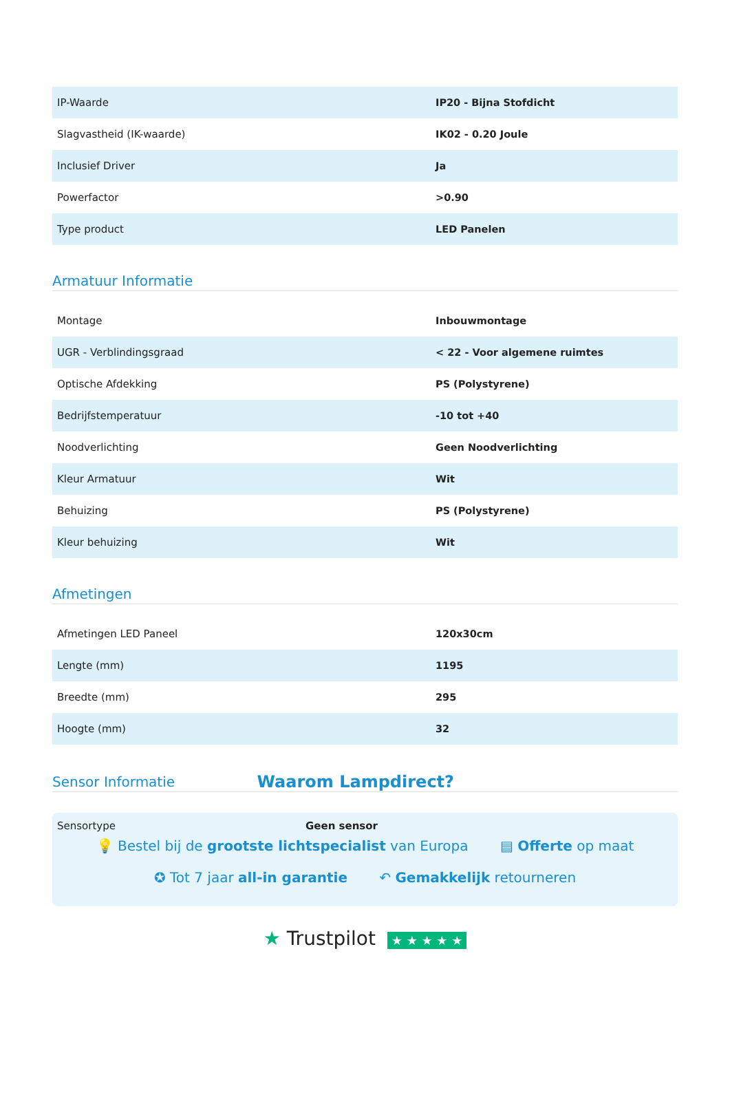| IP-Waarde | IP20 - Bijna Stofdicht |
| Slagvastheid (IK-waarde) | IK02 - 0.20 Joule |
| Inclusief Driver | Ja |
| Powerfactor | >0.90 |
| Type product | LED Panelen |
Armatuur Informatie
| Montage | Inbouwmontage |
| UGR - Verblindingsgraad | < 22 - Voor algemene ruimtes |
| Optische Afdekking | PS (Polystyrene) |
| Bedrijfstemperatuur | -10 tot +40 |
| Noodverlichting | Geen Noodverlichting |
| Kleur Armatuur | Wit |
| Behuizing | PS (Polystyrene) |
| Kleur behuizing | Wit |
Afmetingen
| Afmetingen LED Paneel | 120x30cm |
| Lengte (mm) | 1195 |
| Breedte (mm) | 295 |
| Hoogte (mm) | 32 |
Sensor Informatie
Waarom Lampdirect?
Sensortype Geen sensor
💡 Bestel bij de grootste lichtspecialist van Europa ▤ Offerte op maat
✪ Tot 7 jaar all-in garantie ↶ Gemakkelijk retourneren
★ Trustpilot ★ ★ ★ ★ ★